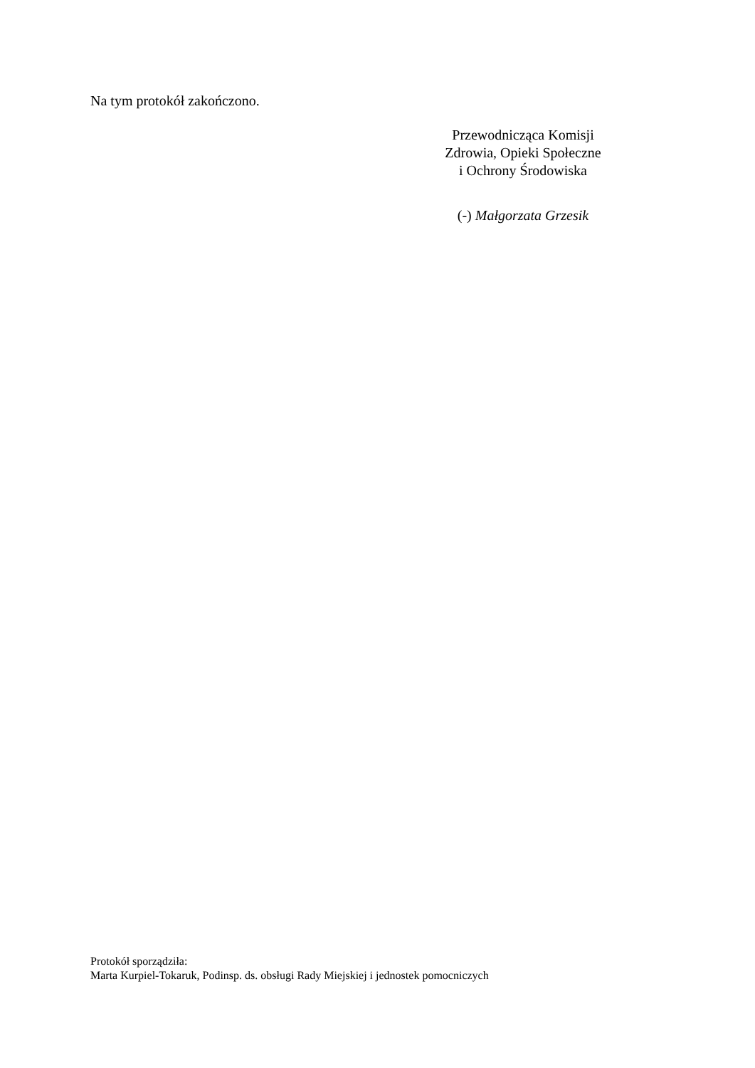Na tym protokół zakończono.
Przewodnicząca Komisji
Zdrowia, Opieki Społeczne
i Ochrony Środowiska
(-) Małgorzata Grzesik
Protokół sporządziła:
Marta Kurpiel-Tokaruk, Podinsp. ds. obsługi Rady Miejskiej i jednostek pomocniczych